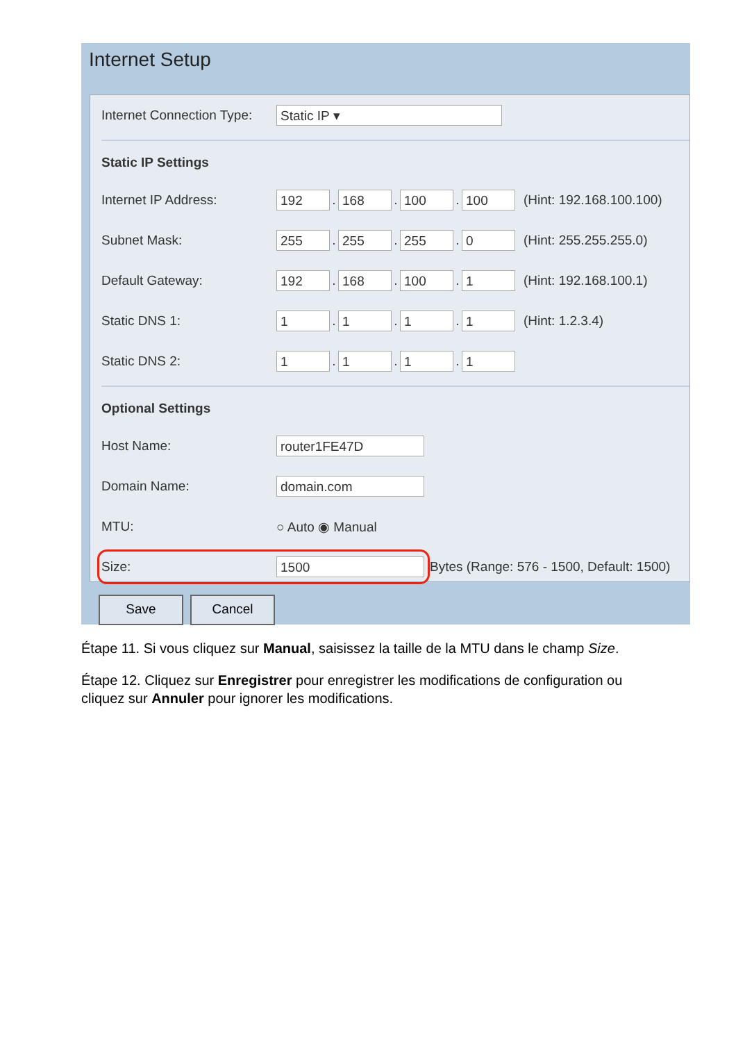Internet Setup
Internet Connection Type:
Static IP ▾
Static IP Settings
Internet IP Address:
192
.
168
.
100
.
100
(Hint: 192.168.100.100)
Subnet Mask:
255
.
255
.
255
.
0
(Hint: 255.255.255.0)
Default Gateway:
192
.
168
.
100
.
1
(Hint: 192.168.100.1)
Static DNS 1:
1
.
1
.
1
.
1
(Hint: 1.2.3.4)
Static DNS 2:
1
.
1
.
1
.
1
Optional Settings
Host Name:
router1FE47D
Domain Name:
domain.com
MTU: ○ Auto ◉ Manual
Size:
1500
Bytes (Range: 576 - 1500, Default: 1500)
Save Cancel
Étape 11. Si vous cliquez sur Manual, saisissez la taille de la MTU dans le champ Size.
Étape 12. Cliquez sur Enregistrer pour enregistrer les modifications de configuration ou cliquez sur Annuler pour ignorer les modifications.